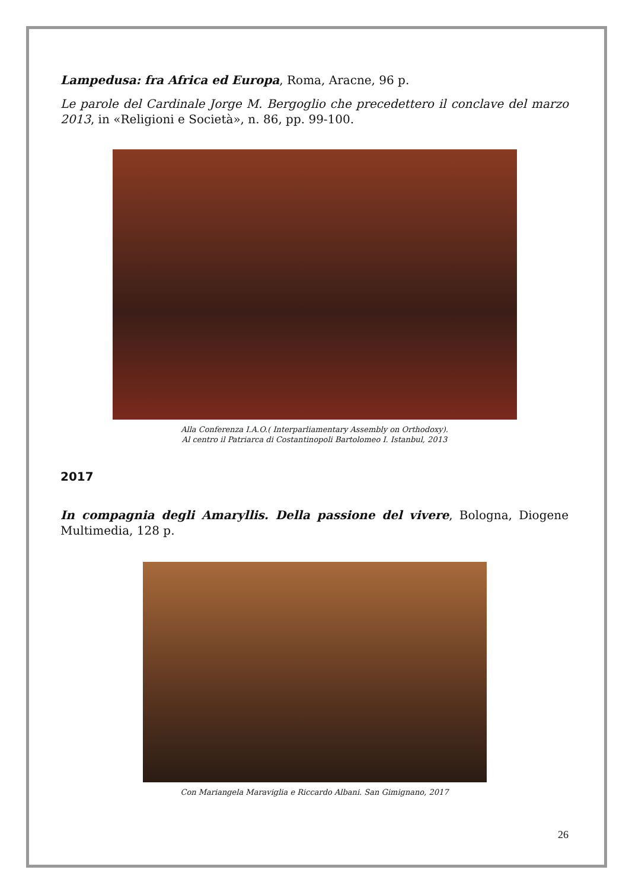Lampedusa: fra Africa ed Europa, Roma, Aracne, 96 p.
Le parole del Cardinale Jorge M. Bergoglio che precedettero il conclave del marzo 2013, in «Religioni e Società», n. 86, pp. 99-100.
Alla Conferenza I.A.O.( Interparliamentary Assembly on Orthodoxy).
Al centro il Patriarca di Costantinopoli Bartolomeo I. Istanbul, 2013
2017
In compagnia degli Amaryllis. Della passione del vivere, Bologna, Diogene Multimedia, 128 p.
Con Mariangela Maraviglia e Riccardo Albani. San Gimignano, 2017
26